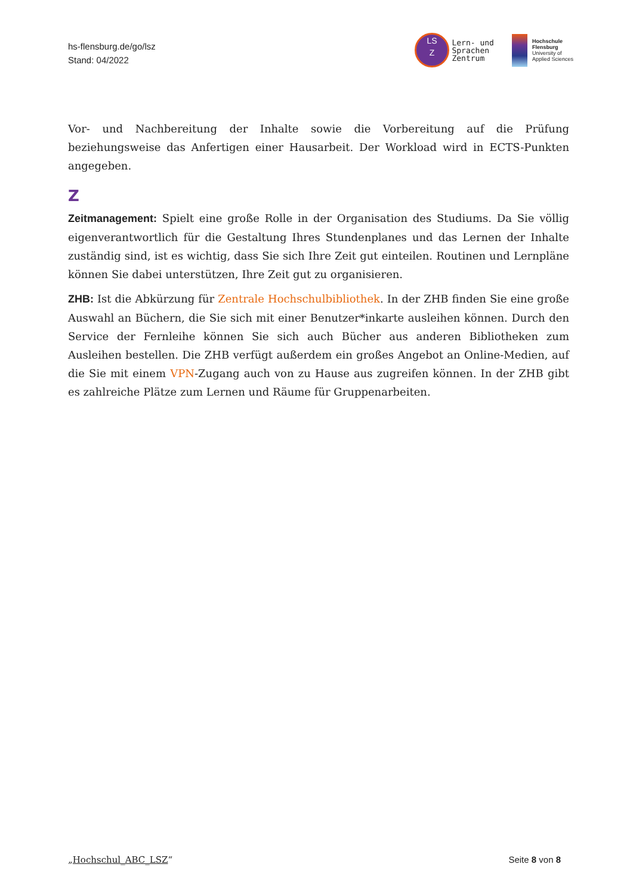hs-flensburg.de/go/lsz
Stand: 04/2022
LS
Z Lern- und
Sprachen
Zentrum
Hochschule
Flensburg
University of
Applied Sciences
Vor- und Nachbereitung der Inhalte sowie die Vorbereitung auf die Prüfung beziehungsweise das Anfertigen einer Hausarbeit. Der Workload wird in ECTS-Punkten angegeben.
Z
Zeitmanagement: Spielt eine große Rolle in der Organisation des Studiums. Da Sie völlig eigenverantwortlich für die Gestaltung Ihres Stundenplanes und das Lernen der Inhalte zuständig sind, ist es wichtig, dass Sie sich Ihre Zeit gut einteilen. Routinen und Lernpläne können Sie dabei unterstützen, Ihre Zeit gut zu organisieren.
ZHB: Ist die Abkürzung für Zentrale Hochschulbibliothek. In der ZHB finden Sie eine große Auswahl an Büchern, die Sie sich mit einer Benutzer*inkarte ausleihen können. Durch den Service der Fernleihe können Sie sich auch Bücher aus anderen Bibliotheken zum Ausleihen bestellen. Die ZHB verfügt außerdem ein großes Angebot an Online-Medien, auf die Sie mit einem VPN-Zugang auch von zu Hause aus zugreifen können. In der ZHB gibt es zahlreiche Plätze zum Lernen und Räume für Gruppenarbeiten.
„Hochschul_ABC_LSZ“Seite 8 von 8